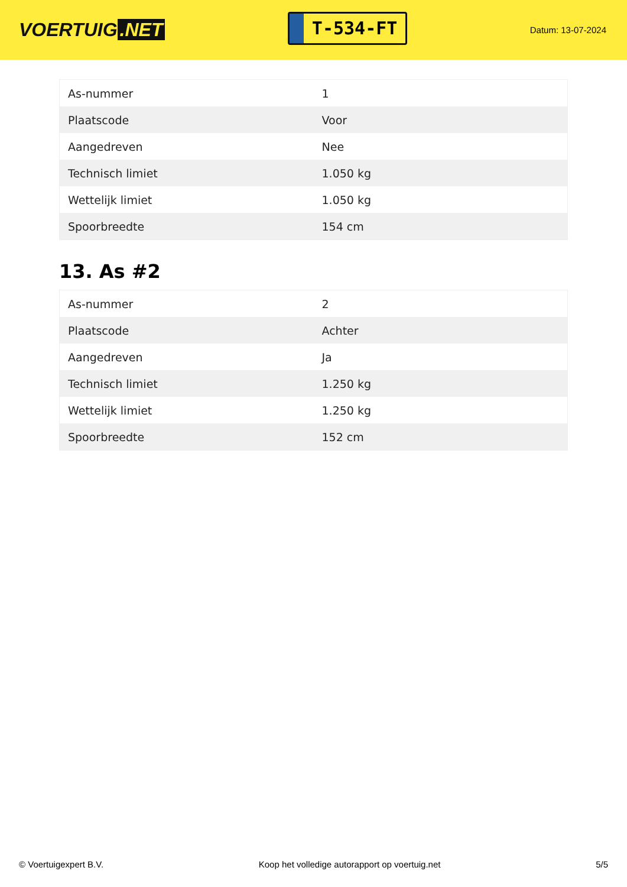VOERTUIG.NET
T-534-FT
Datum: 13-07-2024
| As-nummer | 1 |
| Plaatscode | Voor |
| Aangedreven | Nee |
| Technisch limiet | 1.050 kg |
| Wettelijk limiet | 1.050 kg |
| Spoorbreedte | 154 cm |
13. As #2
| As-nummer | 2 |
| Plaatscode | Achter |
| Aangedreven | Ja |
| Technisch limiet | 1.250 kg |
| Wettelijk limiet | 1.250 kg |
| Spoorbreedte | 152 cm |
© Voertuigexpert B.V. Koop het volledige autorapport op voertuig.net 5/5